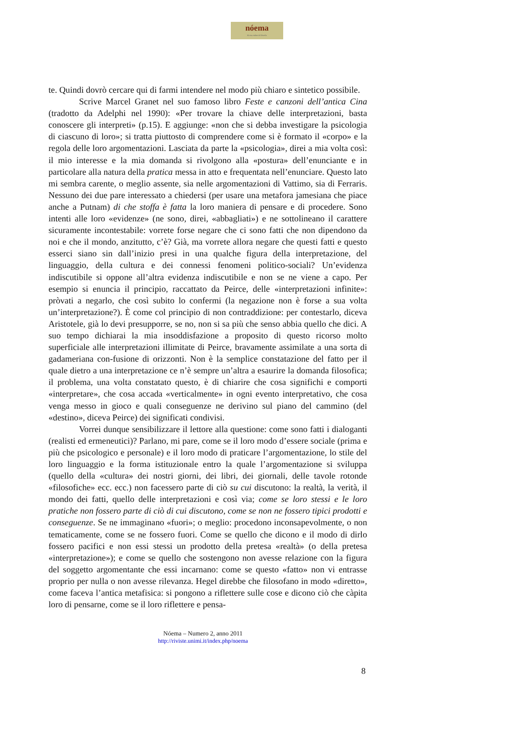nóema
Rivista online di filosofia
te. Quindi dovrò cercare qui di farmi intendere nel modo più chiaro e sintetico possibile.
Scrive Marcel Granet nel suo famoso libro Feste e canzoni dell’antica Cina (tradotto da Adelphi nel 1990): «Per trovare la chiave delle interpretazioni, basta conoscere gli interpreti» (p.15). E aggiunge: «non che si debba investigare la psicologia di ciascuno di loro»; si tratta piuttosto di comprendere come si è formato il «corpo» e la regola delle loro argomentazioni. Lasciata da parte la «psicologia», direi a mia volta così: il mio interesse e la mia domanda si rivolgono alla «postura» dell’enunciante e in particolare alla natura della pratica messa in atto e frequentata nell’enunciare. Questo lato mi sembra carente, o meglio assente, sia nelle argomentazioni di Vattimo, sia di Ferraris. Nessuno dei due pare interessato a chiedersi (per usare una metafora jamesiana che piace anche a Putnam) di che stoffa è fatta la loro maniera di pensare e di procedere. Sono intenti alle loro «evidenze» (ne sono, direi, «abbagliati») e ne sottolineano il carattere sicuramente incontestabile: vorrete forse negare che ci sono fatti che non dipendono da noi e che il mondo, anzitutto, c’è? Già, ma vorrete allora negare che questi fatti e questo esserci siano sin dall’inizio presi in una qualche figura della interpretazione, del linguaggio, della cultura e dei connessi fenomeni politico-sociali? Un’evidenza indiscutibile si oppone all’altra evidenza indiscutibile e non se ne viene a capo. Per esempio si enuncia il principio, raccattato da Peirce, delle «interpretazioni infinite»: pròvati a negarlo, che così subito lo confermi (la negazione non è forse a sua volta un’interpretazione?). È come col principio di non contraddizione: per contestarlo, diceva Aristotele, già lo devi presupporre, se no, non si sa più che senso abbia quello che dici. A suo tempo dichiarai la mia insoddisfazione a proposito di questo ricorso molto superficiale alle interpretazioni illimitate di Peirce, bravamente assimilate a una sorta di gadameriana con-fusione di orizzonti. Non è la semplice constatazione del fatto per il quale dietro a una interpretazione ce n’è sempre un’altra a esaurire la domanda filosofica; il problema, una volta constatato questo, è di chiarire che cosa significhi e comporti «interpretare», che cosa accada «verticalmente» in ogni evento interpretativo, che cosa venga messo in gioco e quali conseguenze ne derivino sul piano del cammino (del «destino», diceva Peirce) dei significati condivisi.
Vorrei dunque sensibilizzare il lettore alla questione: come sono fatti i dialoganti (realisti ed ermeneutici)? Parlano, mi pare, come se il loro modo d’essere sociale (prima e più che psicologico e personale) e il loro modo di praticare l’argomentazione, lo stile del loro linguaggio e la forma istituzionale entro la quale l’argomentazione si sviluppa (quello della «cultura» dei nostri giorni, dei libri, dei giornali, delle tavole rotonde «filosofiche» ecc. ecc.) non facessero parte di ciò su cui discutono: la realtà, la verità, il mondo dei fatti, quello delle interpretazioni e così via; come se loro stessi e le loro pratiche non fossero parte di ciò di cui discutono, come se non ne fossero tipici prodotti e conseguenze. Se ne immaginano «fuori»; o meglio: procedono inconsapevolmente, o non tematicamente, come se ne fossero fuori. Come se quello che dicono e il modo di dirlo fossero pacifici e non essi stessi un prodotto della pretesa «realtà» (o della pretesa «interpretazione»); e come se quello che sostengono non avesse relazione con la figura del soggetto argomentante che essi incarnano: come se questo «fatto» non vi entrasse proprio per nulla o non avesse rilevanza. Hegel direbbe che filosofano in modo «diretto», come faceva l’antica metafisica: si pongono a riflettere sulle cose e dicono ciò che càpita loro di pensarne, come se il loro riflettere e pensa-
Nóema – Numero 2, anno 2011
http://riviste.unimi.it/index.php/noema
8